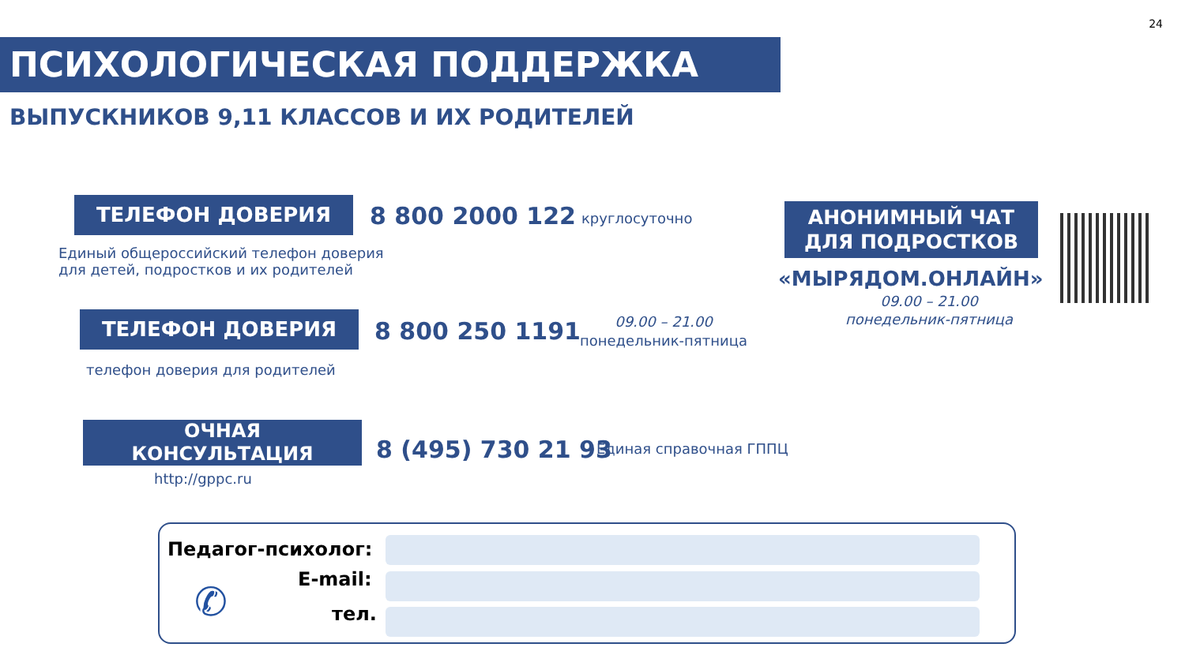24
ПСИХОЛОГИЧЕСКАЯ ПОДДЕРЖКА
ВЫПУСКНИКОВ 9,11 КЛАССОВ И ИХ РОДИТЕЛЕЙ
ТЕЛЕФОН ДОВЕРИЯ 8 800 2000 122 круглосуточно
Единый общероссийский телефон доверия
для детей, подростков и их родителей
ТЕЛЕФОН ДОВЕРИЯ 8 800 250 1191
09.00 – 21.00
понедельник-пятница
телефон доверия для родителей
ОЧНАЯ
КОНСУЛЬТАЦИЯ
8 (495) 730 21 93 Единая справочная ГППЦ
http://gppc.ru
АНОНИМНЫЙ ЧАТ
ДЛЯ ПОДРОСТКОВ
«МЫРЯДОМ.ОНЛАЙН»
09.00 – 21.00
понедельник-пятница
Педагог-психолог:
E-mail:
тел.
✆